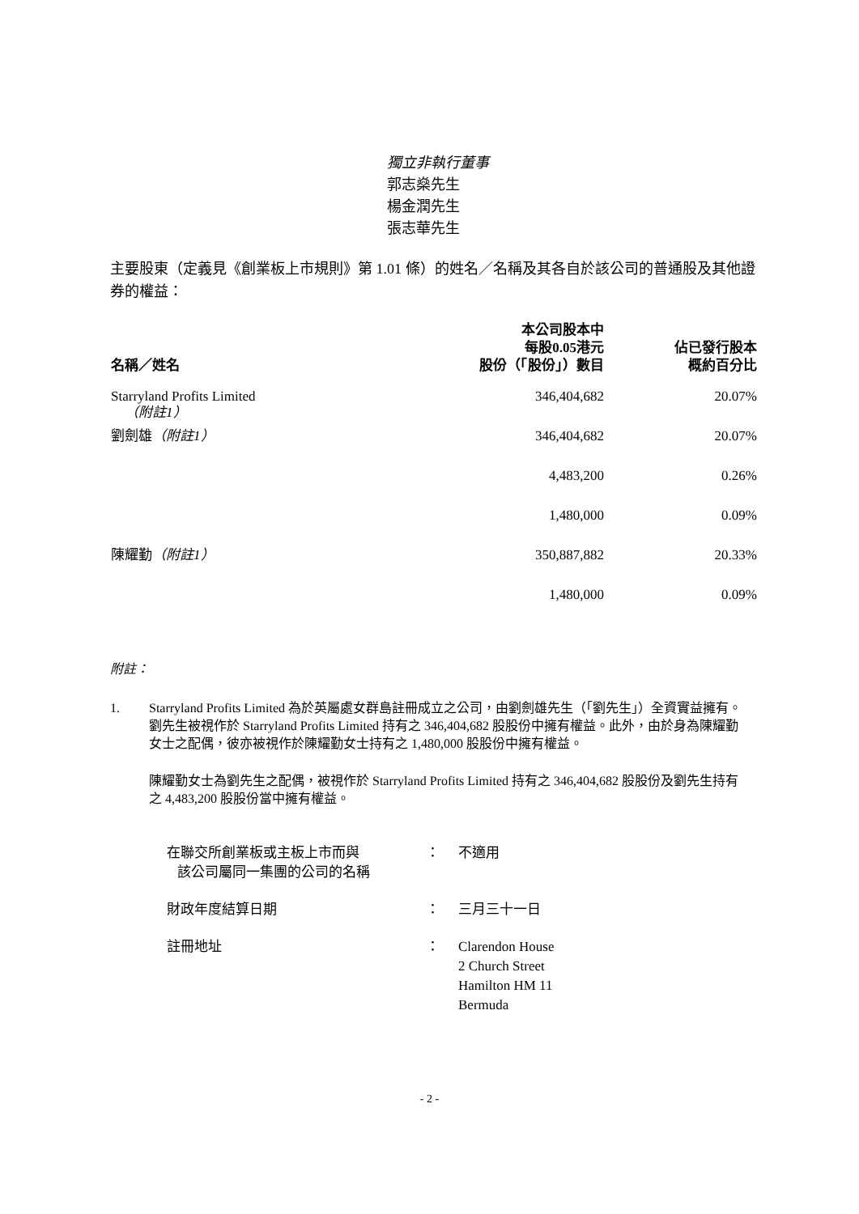獨立非執行董事
郭志燊先生
楊金潤先生
張志華先生
主要股東（定義見《創業板上市規則》第 1.01 條）的姓名／名稱及其各自於該公司的普通股及其他證券的權益：
| 名稱／姓名 | 本公司股本中 每股0.05港元 股份（「股份」）數目 | 佔已發行股本 概約百分比 |
| --- | --- | --- |
| Starryland Profits Limited （附註1） | 346,404,682 | 20.07% |
| 劉劍雄 （附註1） | 346,404,682 | 20.07% |
| | 4,483,200 | 0.26% |
| | 1,480,000 | 0.09% |
| 陳耀勤 （附註1） | 350,887,882 | 20.33% |
| | 1,480,000 | 0.09% |
附註：
1. Starryland Profits Limited 為於英屬處女群島註冊成立之公司，由劉劍雄先生（「劉先生」）全資實益擁有。劉先生被視作於 Starryland Profits Limited 持有之 346,404,682 股股份中擁有權益。此外，由於身為陳耀勤女士之配偶，彼亦被視作於陳耀勤女士持有之 1,480,000 股股份中擁有權益。
陳耀勤女士為劉先生之配偶，被視作於 Starryland Profits Limited 持有之 346,404,682 股股份及劉先生持有之 4,483,200 股股份當中擁有權益。
在聯交所創業板或主板上市而與
該公司屬同一集團的公司的名稱
： 不適用
財政年度結算日期 ： 三月三十一日
註冊地址 ： Clarendon House
2 Church Street
Hamilton HM 11
Bermuda
- 2 -